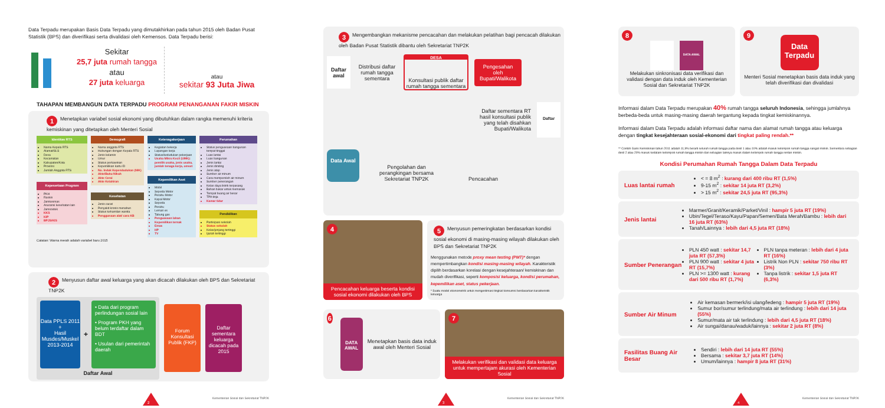Data Terpadu merupakan Basis Data Terpadu yang dimutakhirkan pada tahun 2015 oleh Badan Pusat Statistik (BPS) dan diverifikasi serta divalidasi oleh Kemensos. Data Terpadu berisi:
Sekitar
25,7 juta rumah tangga
atau
27 juta keluarga
atau
sekitar 93 Juta Jiwa
TAHAPAN MEMBANGUN DATA TERPADU PROGRAM PENANGANAN FAKIR MISKIN
1 Menetapkan variabel sosial ekonomi yang dibutuhkan dalam rangka memenuhi kriteria kemiskinan yang ditetapkan oleh Menteri Sosial
Identitas RTS
Nama Kepala RTS
Alamat/SLS
Desa
Kecamatan
Kabupaten/Kota
Provinsi
Jumlah Anggota RTS
Kepesertaan Program
PKH
Raskin
Jamkesmas
Asuransi kesehatan lain
Jamsostek
KKS
KIP
BPJS/KIS
Demografi
Nama anggota RTS
Hubungan dengan Kepala RTS
Jenis kelamin
Umur
Status perkawinan
Kepemilikan kartu ID
No. Induk Kependudukan (NIK)
Akte/Buku Nikah
Akte Cerai
Akte Kelahiran
Kesehatan
Jenis cacat
Penyakit kronis menahun
Status kehamilan wanita
Penggunaan alat/ cara KB
Ketenagakerjaan
Kegiatan bekerja
Lapangan kerja
Status/kedudukan pekerjaan
Usaha Mikro Kecil (UMK): pemilik usaha, jenis usaha, jumlah tenaga kerja, omset
Kepemilikan Aset
Mobil
Sepeda Motor
Perahu Motor
Kapal Motor
Sepeda
Perahu
Lemari es
Tabung gas
Penguasaan lahan
Kepemilikan ternak
Emas
HP
TV
Perumahan
Status penguasaan bangunan tempat tinggal
Luas lantai
Luas bangunan
Jenis lantai
Jenis dinding
Jenis atap
Sumber air minum
Cara memperoleh air minum
Sumber penerangan
Kelas daya listrik terpasang
Bahan bakar untuk memasak
Tempat buang air besar
TPA tinja
Kamar tidur
Pendidikan
Partisipasi sekolah
Status sekolah
Kelas/jenjang tertinggi
Ijazah tertinggi
Catatan: Warna merah adalah variabel baru 2015
2 Menyusun daftar awal keluarga yang akan dicacah dilakukan oleh BPS dan Sekretariat TNP2K
Data PPLS 2011
+
Hasil Musdes/Muskel 2013-2014
+
• Data dari program perlindungan sosial lain
• Program PKH yang belum terdaftar dalam BDT
• Usulan dari pemerintah daerah
Daftar Awal
Forum Konsultasi Publik (FKP)
Daftar sementara keluarga dicacah pada 2015
2
Kementerian Sosial dan Sekretariat TNP2K
3 Mengembangkan mekanisme pencacahan dan melakukan pelatihan bagi pencacah dilakukan oleh Badan Pusat Statistik dibantu oleh Sekretariat TNP2K
Daftar awal
Distribusi daftar rumah tangga sementara
DESA
Konsultasi publik daftar rumah tangga sementara
Pengesahan oleh Bupati/Walikota
Daftar sementara RT hasil konsultasi publik yang telah disahkan Bupati/Walikota
Daftar
Data Awal
Pengolahan dan perangkingan bersama Sekretariat TNP2K
Pencacahan
4
Pencacahan keluarga beserta kondisi sosial ekonomi dilakukan oleh BPS
5 Menyusun pemeringkatan berdasarkan kondisi sosial ekonomi di masing-masing wilayah dilakukan oleh BPS dan Sekretariat TNP2K
Menggunakan metode proxy mean testing (PMT)* dengan mempertimbangkan kondisi masing-masing wilayah. Karakteristik dipilih berdasarkan korelasi dengan kesejahteraan/ kemiskinan dan mudah diverifikasi, seperti komposisi keluarga, kondisi perumahan, kepemilikan aset, status pekerjaan.
* Suatu model ekonometrik untuk mengestimasi tingkat konsumsi berdasarkan karakteristik keluarga
6
DATA AWAL
Menetapkan basis data induk awal oleh Menteri Sosial
7
Melakukan verifikasi dan validasi data keluarga untuk mempertajam akurasi oleh Kementerian Sosial
3
Kementerian Sosial dan Sekretariat TNP2K
8
DATA AWAL
Melakukan sinkronisasi data verifikasi dan validasi dengan data induk oleh Kementerian Sosial dan Sekretariat TNP2K
9
Data Terpadu
Menteri Sosial menetapkan basis data induk yang telah diverifikasi dan divalidasi
Informasi dalam Data Terpadu merupakan 40% rumah tangga seluruh Indonesia, sehingga jumlahnya berbeda-beda untuk masing-masing daerah tergantung kepada tingkat kemiskinannya.
Informasi dalam Data Terpadu adalah informasi daftar nama dan alamat rumah tangga atau keluarga dengan tingkat kesejahteraan sosial-ekonomi dari tingkat paling rendah.**
** Contoh Garis Kemiskinan tahun 2011 adalah 11,9% berarti seluruh rumah tangga pada desil 1 atau 10% adalah masuk kelompok rumah tangga sangat miskin. Sementara sebagian desil 2 atau 20% masuk kedalam kelompok rumah tangga miskin dan sebagian lainnya masuk dalam kelompok rumah tangga rentan miskin.
Kondisi Perumahan Rumah Tangga Dalam Data Terpadu
Luas lantai rumah
< = 8 m<sup>2</sup> : kurang dari 400 ribu RT (1,5%)
9-15 m<sup>2</sup> : sekitar 14 juta RT (3,2%)
> 15 m<sup>2</sup> : sekitar 24,5 juta RT (95,3%)
Jenis lantai
Marmer/Granit/Keramik/Parket/Vinil : hampir 5 juta RT (19%)
Ubin/Tegel/Teraso/Kayu/Papan/Semen/Bata Merah/Bambu : lebih dari 16 juta RT (63%)
Tanah/Lainnya : lebih dari 4,5 juta RT (18%)
Sumber Penerangan
PLN 450 watt : sekitar 14,7 juta RT (57,3%)
PLN 900 watt : sekitar 4 juta RT (15,7%)
PLN >= 1300 watt : kurang dari 500 ribu RT (1,7%)
PLN tanpa meteran : lebih dari 4 juta RT (16%)
Listrik Non PLN : sekitar 750 ribu RT (3%)
Tanpa listrik : sekitar 1,5 juta RT (6,3%)
Sumber Air Minum
Air kemasan bermerk/isi ulang/ledeng : hampir 5 juta RT (19%)
Sumur bor/sumur terlindung/mata air terlindung : lebih dari 14 juta (55%)
Sumur/mata air tak terlindung : lebih dari 4,5 juta RT (18%)
Air sungai/danau/waduk/lainnya : sekitar 2 juta RT (8%)
Fasilitas Buang Air Besar
Sendiri : lebih dari 14 juta RT (55%)
Bersama : sekitar 3,7 juta RT (14%)
Umum/lainnya : hampir 8 juta RT (31%)
4
Kementerian Sosial dan Sekretariat TNP2K